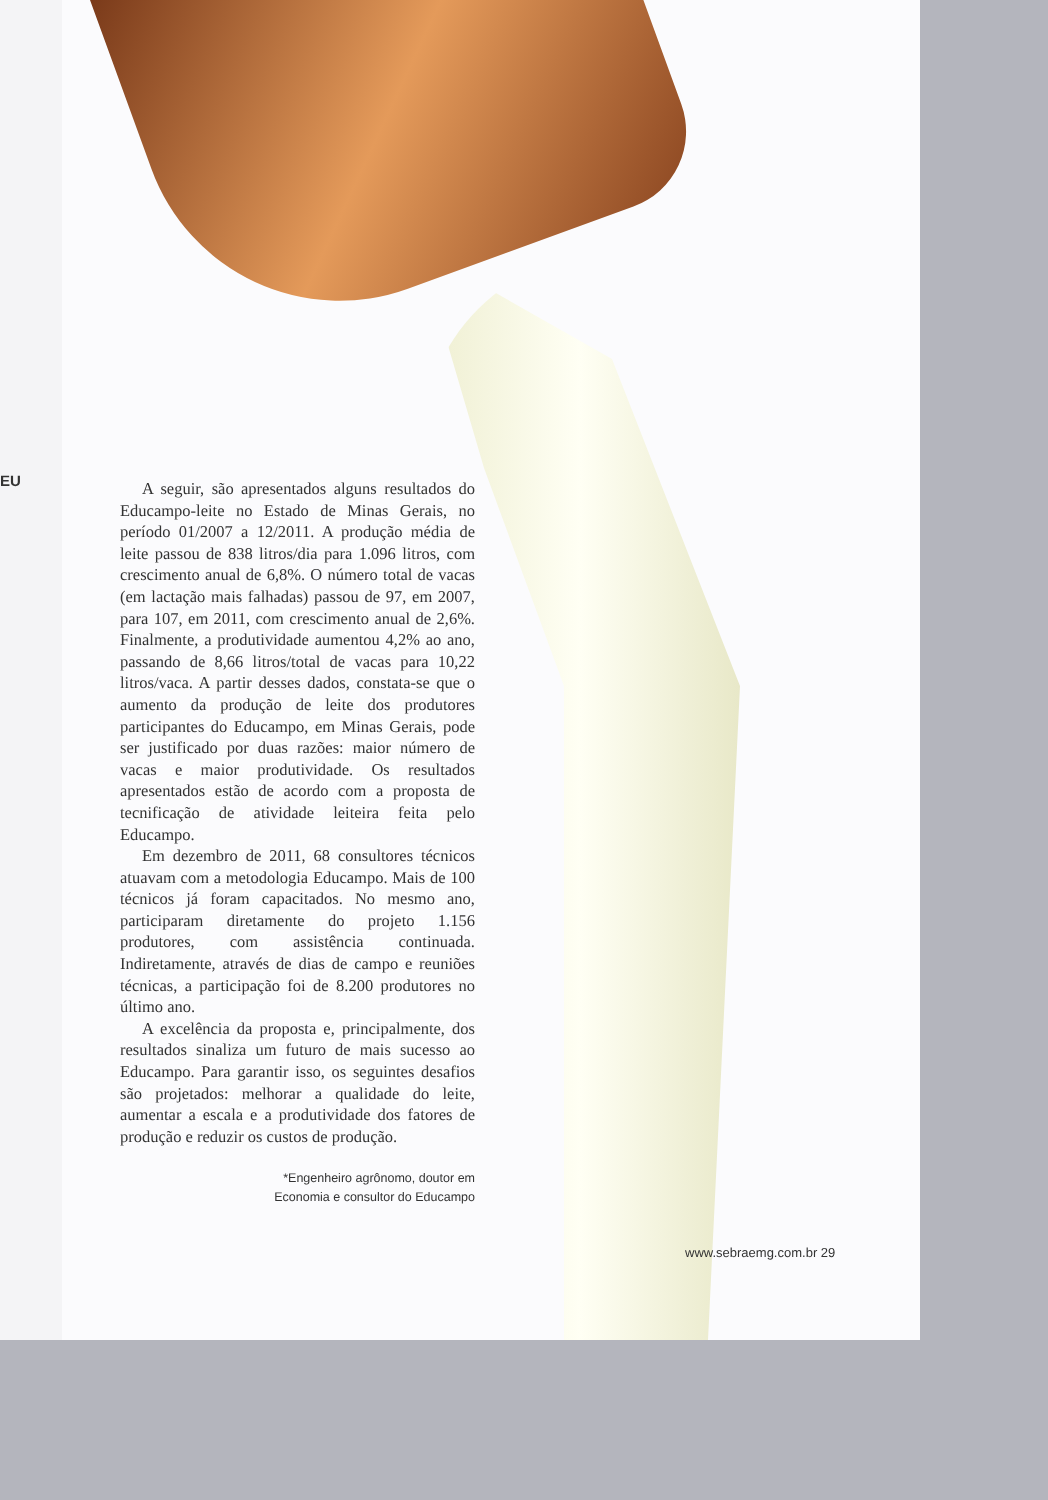EU
A seguir, são apresentados alguns resultados do Educampo-leite no Estado de Minas Gerais, no período 01/2007 a 12/2011. A produção média de leite passou de 838 litros/dia para 1.096 litros, com crescimento anual de 6,8%. O número total de vacas (em lactação mais falhadas) passou de 97, em 2007, para 107, em 2011, com crescimento anual de 2,6%. Finalmente, a produtividade aumentou 4,2% ao ano, passando de 8,66 litros/total de vacas para 10,22 litros/vaca. A partir desses dados, constata-se que o aumento da produção de leite dos produtores participantes do Educampo, em Minas Gerais, pode ser justificado por duas razões: maior número de vacas e maior produtividade. Os resultados apresentados estão de acordo com a proposta de tecnificação de atividade leiteira feita pelo Educampo.
Em dezembro de 2011, 68 consultores técnicos atuavam com a metodologia Educampo. Mais de 100 técnicos já foram capacitados. No mesmo ano, participaram diretamente do projeto 1.156 produtores, com assistência continuada. Indiretamente, através de dias de campo e reuniões técnicas, a participação foi de 8.200 produtores no último ano.
A excelência da proposta e, principalmente, dos resultados sinaliza um futuro de mais sucesso ao Educampo. Para garantir isso, os seguintes desafios são projetados: melhorar a qualidade do leite, aumentar a escala e a produtividade dos fatores de produção e reduzir os custos de produção.
*Engenheiro agrônomo, doutor em
Economia e consultor do Educampo
www.sebraemg.com.br 29